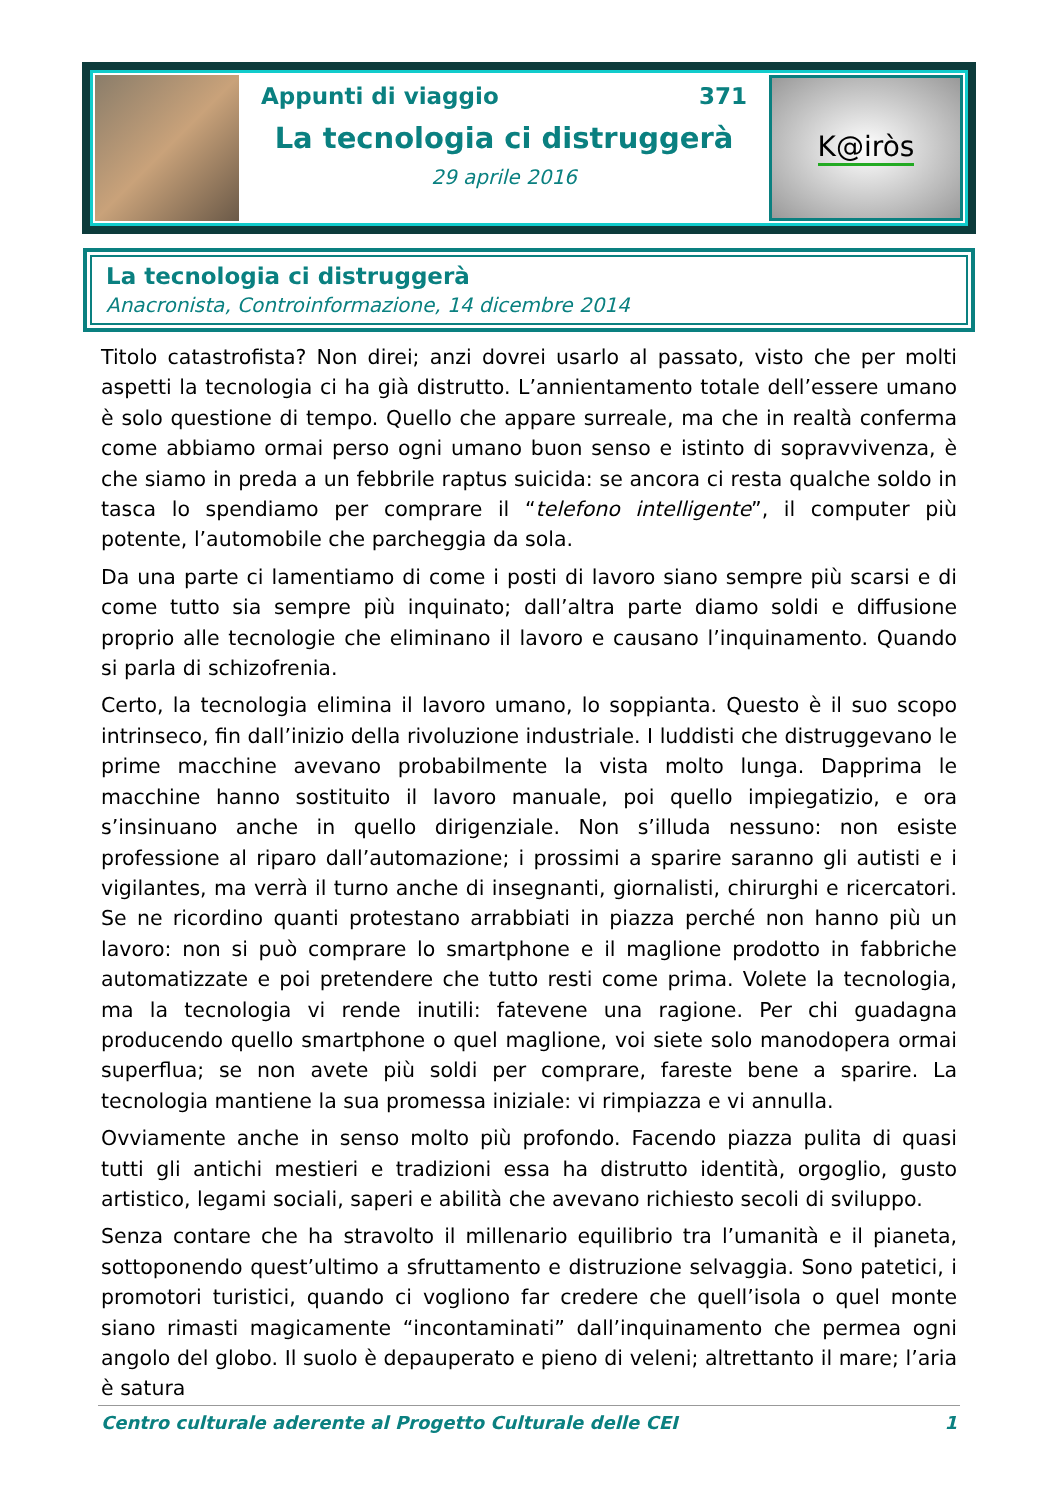Appunti di viaggio 371
La tecnologia ci distruggerà
29 aprile 2016
K@iròs
La tecnologia ci distruggerà
Anacronista, Controinformazione, 14 dicembre 2014
Titolo catastrofista? Non direi; anzi dovrei usarlo al passato, visto che per molti aspetti la tecnologia ci ha già distrutto. L’annientamento totale dell’essere umano è solo questione di tempo. Quello che appare surreale, ma che in realtà conferma come abbiamo ormai perso ogni umano buon senso e istinto di sopravvivenza, è che siamo in preda a un febbrile raptus suicida: se ancora ci resta qualche soldo in tasca lo spendiamo per comprare il “telefono intelligente”, il computer più potente, l’automobile che parcheggia da sola.
Da una parte ci lamentiamo di come i posti di lavoro siano sempre più scarsi e di come tutto sia sempre più inquinato; dall’altra parte diamo soldi e diffusione proprio alle tecnologie che eliminano il lavoro e causano l’inquinamento. Quando si parla di schizofrenia.
Certo, la tecnologia elimina il lavoro umano, lo soppianta. Questo è il suo scopo intrinseco, fin dall’inizio della rivoluzione industriale. I luddisti che distruggevano le prime macchine avevano probabilmente la vista molto lunga. Dapprima le macchine hanno sostituito il lavoro manuale, poi quello impiegatizio, e ora s’insinuano anche in quello dirigenziale. Non s’illuda nessuno: non esiste professione al riparo dall’automazione; i prossimi a sparire saranno gli autisti e i vigilantes, ma verrà il turno anche di insegnanti, giornalisti, chirurghi e ricercatori. Se ne ricordino quanti protestano arrabbiati in piazza perché non hanno più un lavoro: non si può comprare lo smartphone e il maglione prodotto in fabbriche automatizzate e poi pretendere che tutto resti come prima. Volete la tecnologia, ma la tecnologia vi rende inutili: fatevene una ragione. Per chi guadagna producendo quello smartphone o quel maglione, voi siete solo manodopera ormai superflua; se non avete più soldi per comprare, fareste bene a sparire. La tecnologia mantiene la sua promessa iniziale: vi rimpiazza e vi annulla.
Ovviamente anche in senso molto più profondo. Facendo piazza pulita di quasi tutti gli antichi mestieri e tradizioni essa ha distrutto identità, orgoglio, gusto artistico, legami sociali, saperi e abilità che avevano richiesto secoli di sviluppo.
Senza contare che ha stravolto il millenario equilibrio tra l’umanità e il pianeta, sottoponendo quest’ultimo a sfruttamento e distruzione selvaggia. Sono patetici, i promotori turistici, quando ci vogliono far credere che quell’isola o quel monte siano rimasti magicamente “incontaminati” dall’inquinamento che permea ogni angolo del globo. Il suolo è depauperato e pieno di veleni; altrettanto il mare; l’aria è satura
Centro culturale aderente al Progetto Culturale delle CEI 1